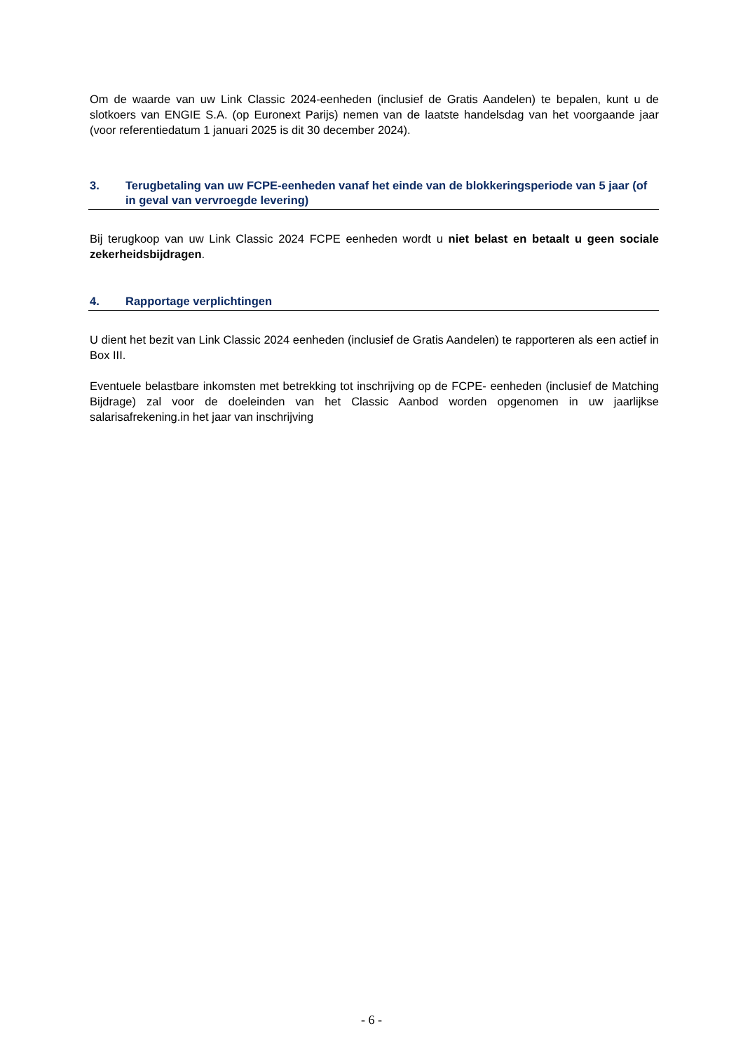Om de waarde van uw Link Classic 2024-eenheden (inclusief de Gratis Aandelen) te bepalen, kunt u de slotkoers van ENGIE S.A. (op Euronext Parijs) nemen van de laatste handelsdag van het voorgaande jaar (voor referentiedatum 1 januari 2025 is dit 30 december 2024).
3. Terugbetaling van uw FCPE-eenheden vanaf het einde van de blokkeringsperiode van 5 jaar (of in geval van vervroegde levering)
Bij terugkoop van uw Link Classic 2024 FCPE eenheden wordt u niet belast en betaalt u geen sociale zekerheidsbijdragen.
4. Rapportage verplichtingen
U dient het bezit van Link Classic 2024 eenheden (inclusief de Gratis Aandelen) te rapporteren als een actief in Box III.
Eventuele belastbare inkomsten met betrekking tot inschrijving op de FCPE- eenheden (inclusief de Matching Bijdrage) zal voor de doeleinden van het Classic Aanbod worden opgenomen in uw jaarlijkse salarisafrekening.in het jaar van inschrijving
- 6 -